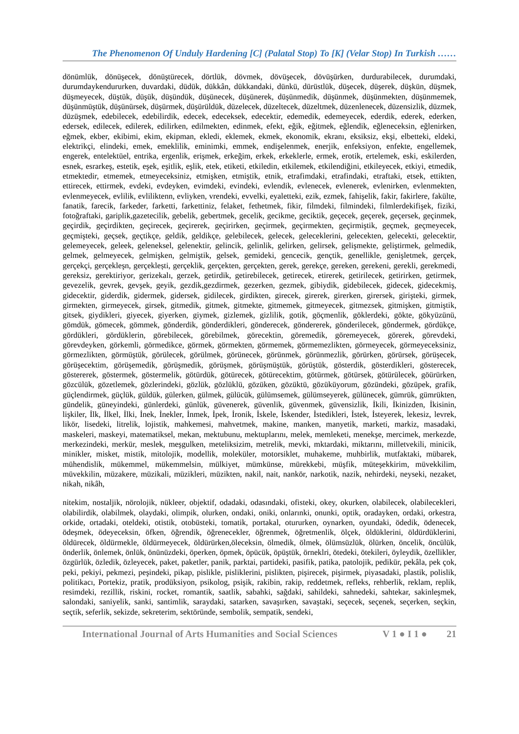The Phenomenon Of Unduly Hardening [C] (Palatal Stop) To [K] (Velar Stop) In Turkish ……
dönümlük, dönüşecek, dönüştürecek, dörtlük, dövmek, dövüşecek, dövüşürken, durdurabilecek, durumdaki, durumdaykendururken, duvardaki, düdük, dükkân, dükkandaki, dünkü, dürüstlük, düşecek, düşerek, düşkün, düşmek, düşmeyecek, düştük, düşük, düşündük, düşünecek, düşünerek, düşünmedik, düşünmek, düşünmekten, düşünmemek, düşünmüştük, düşünürsek, düşürmek, düşürüldük, düzelecek, düzeltecek, düzeltmek, düzenlenecek, düzensizlik, düzmek, düzüşmek, edebilecek, edebilirdik, edecek, edeceksek, edecektir, edemedik, edemeyecek, ederdik, ederek, ederken, edersek, edilecek, edilerek, edilirken, edilmekten, edinmek, efekt, eğik, eğitmek, eğlendik, eğleneceksin, eğlenirken, eğmek, ekber, ekibimi, ekim, ekipman, ekledi, eklemek, ekmek, ekonomik, ekranı, eksiksiz, ekşi, elbetteki, eldeki, elektrikçi, elindeki, emek, emeklilik, eminimki, emmek, endişelenmek, enerjik, enfeksiyon, enfekte, engellemek, engerek, entelektüel, entrika, ergenlik, erişmek, erkeğim, erkek, erkeklerle, ermek, erotik, ertelemek, eski, eskilerden, esnek, esrarkeş, estetik, eşek, eşitlik, eşlik, etek, etiketi, etkiledin, etkilemek, etkilendiğini, etkileyecek, etkiyi, etmedik, etmektedir, etmemek, etmeyeceksiniz, etmişken, etmiştik, etnik, etrafimdaki, etrafindaki, etraftaki, etsek, ettikten, ettirecek, ettirmek, evdeki, evdeyken, evimdeki, evindeki, evlendik, evlenecek, evlenerek, evlenirken, evlenmekten, evlenmeyecek, evlilik, evliliktenn, evliyken, vrendeki, evvelki, eyaletteki, ezik, ezmek, fahişelik, fakir, fakirlere, fakülte, fanatik, farecik, farkeder, farketti, farkettiniz, felaket, fethetmek, fikir, filmdeki, filmindeki, filmlerdekifişek, fiziki, fotoğraftaki, gariplik,gazetecilik, gebelik, gebertmek, gecelik, gecikme, geciktik, geçecek, geçerek, geçersek, geçinmek, geçirdik, geçirdikten, geçirecek, geçirerek, geçirirken, geçirmek, geçirmekten, geçirmiştik, geçmek, geçmeyecek, geçmişteki, geçsek, geçtikçe, geldik, geldikçe, gelebilecek, gelecek, geleceklerini, gelecekten, gelecekti, gelecektir, gelemeyecek, geleek, geleneksel, gelenektir, gelincik, gelinlik, gelirken, gelirsek, gelişmekte, geliştirmek, gelmedik, gelmek, gelmeyecek, gelmişken, gelmiştik, gelsek, gemideki, gencecik, gençtik, genellikle, genişletmek, gerçek, gerçekçi, gerçekleşn, gerçeklești, gerçeklik, gerçekten, gerçekten, gerek, gerekçe, gereken, gerekeni, gerekli, gerekmedi, gereksiz, gerektiriyor, gerizekalı, gerzek, getirdik, getirebilecek, getirecek, etirerek, getirilecek, getirirken, getirmek, gevezelik, gevrek, gevşek, geyik, gezdik,gezdirmek, gezerken, gezmek, gibiydik, gidebilecek, gidecek, gidecekmiş, gidecektir, giderdik, gidermek, gidersek, gidilecek, girdikten, girecek, girerek, girerken, girersek, girişteki, girmek, girmekten, girmeyecek, girsek, gitmedik, gitmek, gitmekte, gitmemek, gitmeyecek, gitmezsek, gitmişken, gitmiştik, gitsek, giydikleri, giyecek, giyerken, giymek, gizlemek, gizlilik, gotik, göçmenlik, göklerdeki, gökte, gökyüzünü, gömdük, gömecek, gömmek, gönderdik, gönderdikleri, gönderecek, göndererek, gönderilecek, göndermek, gördükçe, gördükleri, gördüklerin, görebilecek, görebilmek, görecektin, göremedik, göremeyecek, görerek, görevdeki, görevdeyken, görkemli, görmedikce, görmek, görmekten, görmemek, görmemezlikten, görmeyecek, görmeyeceksiniz, görmezlikten, görmüştük, görülecek, görülmek, görünecek, görünmek, görünmezlik, görürken, görürsek, görüşecek, görüşecektim, görüşemedik, görüşmedik, görüşmek, görüşmüştük, görüştük, gösterdik, gösterdikleri, gösterecek, göstererek, göstermek, göstermelik, götürdük, götürecek, götürecektim, götürmek, götürsek, götürülecek, göürürken, gözcülük, gözetlemek, gözlerindeki, gözlük, gözlüklü, gözüken, gözüktü, gözüküyorum, gözündeki, gözüpek, grafik, güçlendirmek, güçlük, güldük, gülerken, gülmek, gülücük, gülümsemek, gülümseyerek, gülünecek, gümrük, gümrükten, gündelik, güneyindeki, günlerdeki, günlük, güvenerek, güvenlik, güvenmek, güvensizlik, İkili, İkinizden, İkisinin, lişkiler, İlk, İlkel, İlki, İnek, İnekler, İnmek, İpek, İronik, İskele, İskender, İstedikleri, İstek, İsteyerek, lekesiz, levrek, likör, lisedeki, litrelik, lojistik, mahkemesi, mahvetmek, makine, manken, manyetik, marketi, markiz, masadaki, maskeleri, maskeyi, matematiksel, mekan, mektubunu, mektuplarını, melek, memleketi, menekşe, mercimek, merkezde, merkezindeki, merkür, meslek, meşgulken, meteliksizim, metrelik, mevki, mktardaki, miktarını, milletvekili, minicik, minikler, misket, mistik, mitolojik, modellik, moleküler, motorsiklet, muhakeme, muhbirlik, mutfaktaki, mübarek, mühendislik, mükemmel, mükemmelsin, mülkiyet, mümkünse, mürekkebi, müşfik, müteşekkirim, müvekkilim, müvekkilin, müzakere, müzikali, müzikleri, müzikten, nakil, nait, nankör, narkotik, nazik, nehirdeki, neyseki, nezaket, nikah, nikâh,
nitekim, nostaljik, nörolojik, nükleer, objektif, odadaki, odasındaki, ofisteki, okey, okurken, olabilecek, olabilecekleri, olabilirdik, olabilmek, olaydaki, olimpik, olurken, ondaki, oniki, onlarınki, onunki, optik, oradayken, ordaki, orkestra, orkide, ortadaki, oteldeki, otistik, otobüsteki, tomatik, portakal, otururken, oynarken, oyundaki, ödedik, ödenecek, ödeşmek, ödeyeceksin, öfken, öğrendik, öğrenecekler, öğrenmek, öğretmenlik, ölçek, öldüklerini, öldürdüklerini, öldürecek, öldürmekle, öldürmeyecek, öldürürken,öleceksin, ölmedik, ölmek, ölümsüzlük, ölürken, öncelik, öncülük, önderlik, önlemek, önlük, önünüzdeki, öperken, öpmek, öpücük, öpüştük, örneklri, ötedeki, ötekileri, öyleydik, özellikler, özgürlük, özledik, özleyecek, paket, paketler, panik, parktai, partideki, pasifik, patika, patolojik, pedikür, pekâla, pek çok, peki, pekiyi, pekmezi, peşindeki, pikap, pislikle, pisliklerini, pislikten, pişirecek, pişirmek, piyasadaki, plastik, polislik, politikacı, Portekiz, pratik, prodüksiyon, psikolog, psişik, rakibin, rakip, reddetmek, refleks, rehberlik, reklam, replik, resimdeki, rezillik, riskini, rocket, romantik, saatlik, sabahki, sağdaki, sahildeki, sahnedeki, sahtekar, sakinleşmek, salondaki, saniyelik, sanki, santimlik, saraydaki, satarken, savaşırken, savaştaki, seçecek, seçenek, seçerken, seçkin, seçtik, seferlik, sekizde, sekreterim, sektöründe, sembolik, sempatik, sendeki,
International Journal of Arts Humanities and Social Sciences V 1 ● I 1 ● 21